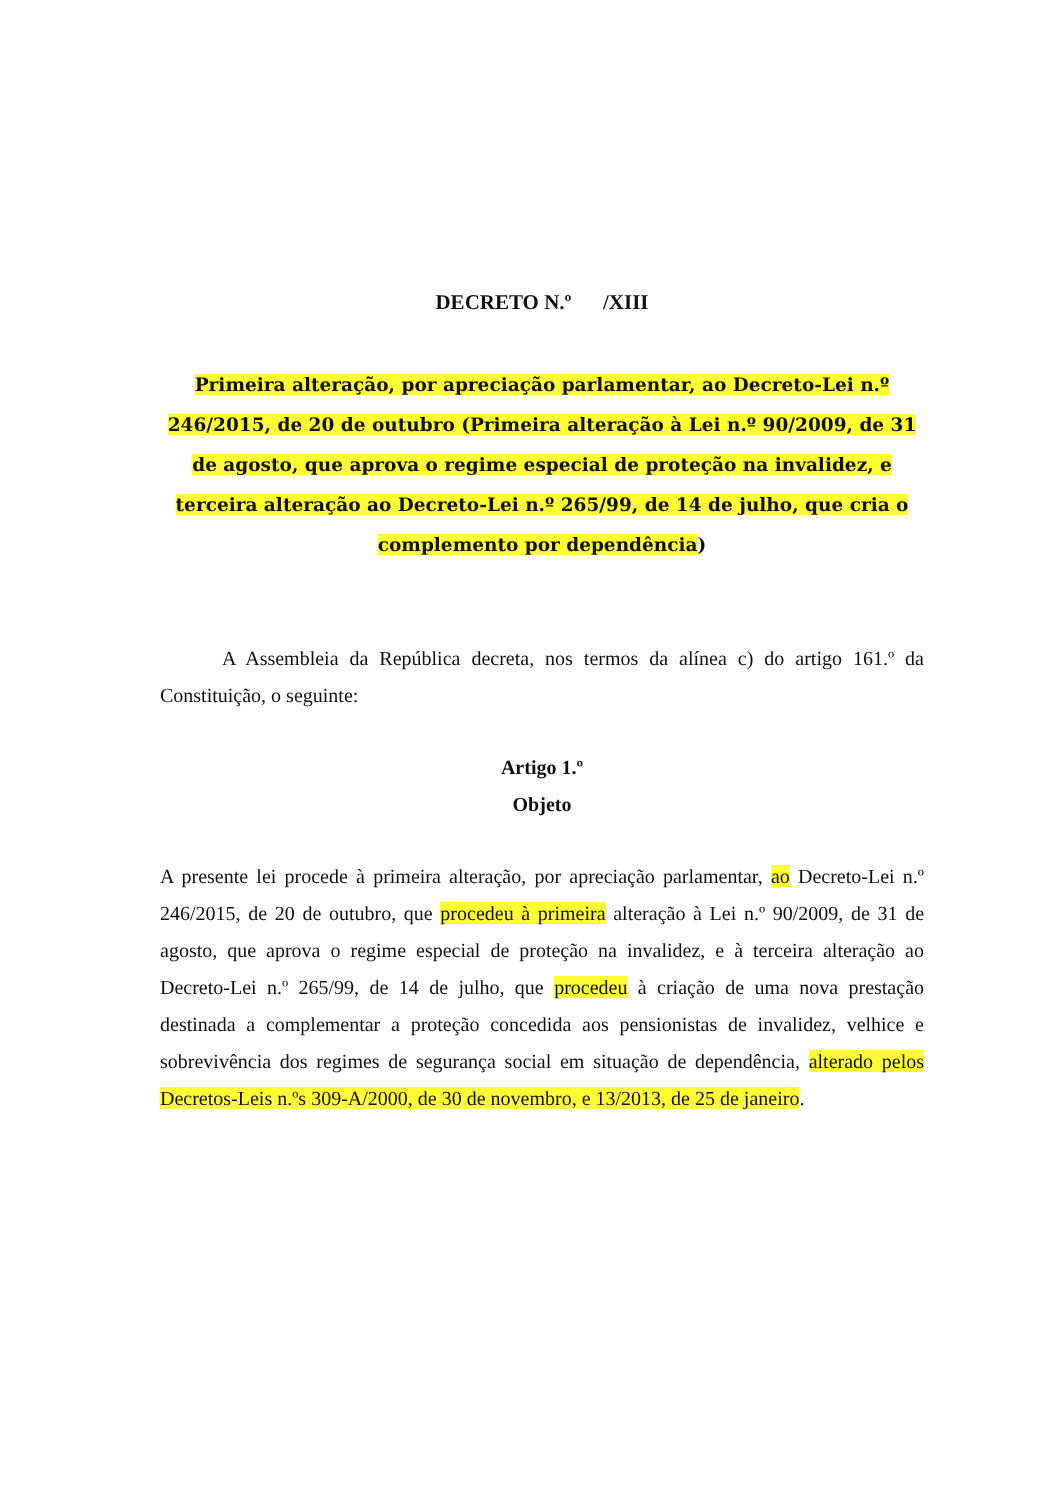DECRETO N.º /XIII
Primeira alteração, por apreciação parlamentar, ao Decreto-Lei n.º 246/2015, de 20 de outubro (Primeira alteração à Lei n.º 90/2009, de 31 de agosto, que aprova o regime especial de proteção na invalidez, e terceira alteração ao Decreto-Lei n.º 265/99, de 14 de julho, que cria o complemento por dependência)
A Assembleia da República decreta, nos termos da alínea c) do artigo 161.º da Constituição, o seguinte:
Artigo 1.º
Objeto
A presente lei procede à primeira alteração, por apreciação parlamentar, ao Decreto-Lei n.º 246/2015, de 20 de outubro, que procedeu à primeira alteração à Lei n.º 90/2009, de 31 de agosto, que aprova o regime especial de proteção na invalidez, e à terceira alteração ao Decreto-Lei n.º 265/99, de 14 de julho, que procedeu à criação de uma nova prestação destinada a complementar a proteção concedida aos pensionistas de invalidez, velhice e sobrevivência dos regimes de segurança social em situação de dependência, alterado pelos Decretos-Leis n.ºs 309-A/2000, de 30 de novembro, e 13/2013, de 25 de janeiro.